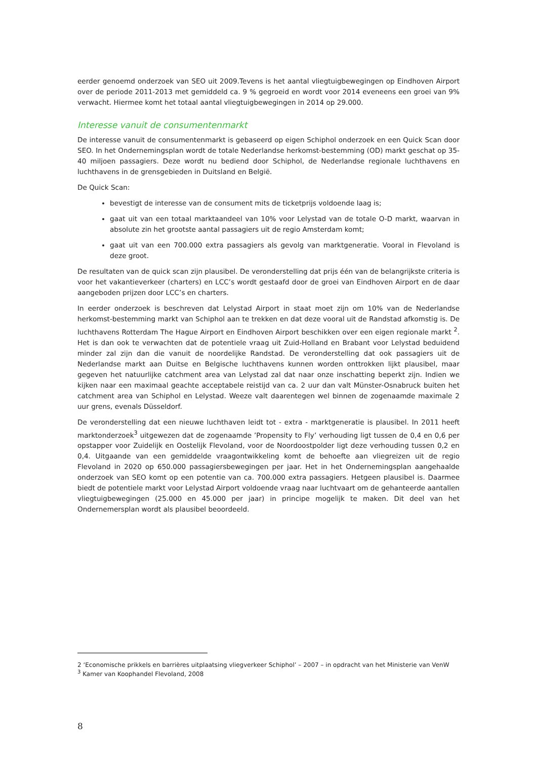eerder genoemd onderzoek van SEO uit 2009.Tevens is het aantal vliegtuigbewegingen op Eindhoven Airport over de periode 2011-2013 met gemiddeld ca. 9 % gegroeid en wordt voor 2014 eveneens een groei van 9% verwacht. Hiermee komt het totaal aantal vliegtuigbewegingen in 2014 op 29.000.
Interesse vanuit de consumentenmarkt
De interesse vanuit de consumentenmarkt is gebaseerd op eigen Schiphol onderzoek en een Quick Scan door SEO. In het Ondernemingsplan wordt de totale Nederlandse herkomst-bestemming (OD) markt geschat op 35-40 miljoen passagiers. Deze wordt nu bediend door Schiphol, de Nederlandse regionale luchthavens en luchthavens in de grensgebieden in Duitsland en België.
De Quick Scan:
bevestigt de interesse van de consument mits de ticketprijs voldoende laag is;
gaat uit van een totaal marktaandeel van 10% voor Lelystad van de totale O-D markt, waarvan in absolute zin het grootste aantal passagiers uit de regio Amsterdam komt;
gaat uit van een 700.000 extra passagiers als gevolg van marktgeneratie. Vooral in Flevoland is deze groot.
De resultaten van de quick scan zijn plausibel. De veronderstelling dat prijs één van de belangrijkste criteria is voor het vakantieverkeer (charters) en LCC’s wordt gestaafd door de groei van Eindhoven Airport en de daar aangeboden prijzen door LCC’s en charters.
In eerder onderzoek is beschreven dat Lelystad Airport in staat moet zijn om 10% van de Nederlandse herkomst-bestemming markt van Schiphol aan te trekken en dat deze vooral uit de Randstad afkomstig is. De luchthavens Rotterdam The Hague Airport en Eindhoven Airport beschikken over een eigen regionale markt <sup>2</sup>. Het is dan ook te verwachten dat de potentiele vraag uit Zuid-Holland en Brabant voor Lelystad beduidend minder zal zijn dan die vanuit de noordelijke Randstad. De veronderstelling dat ook passagiers uit de Nederlandse markt aan Duitse en Belgische luchthavens kunnen worden onttrokken lijkt plausibel, maar gegeven het natuurlijke catchment area van Lelystad zal dat naar onze inschatting beperkt zijn. Indien we kijken naar een maximaal geachte acceptabele reistijd van ca. 2 uur dan valt Münster-Osnabruck buiten het catchment area van Schiphol en Lelystad. Weeze valt daarentegen wel binnen de zogenaamde maximale 2 uur grens, evenals Düsseldorf.
De veronderstelling dat een nieuwe luchthaven leidt tot - extra - marktgeneratie is plausibel. In 2011 heeft marktonderzoek<sup>3</sup> uitgewezen dat de zogenaamde ’Propensity to Fly’ verhouding ligt tussen de 0,4 en 0,6 per opstapper voor Zuidelijk en Oostelijk Flevoland, voor de Noordoostpolder ligt deze verhouding tussen 0,2 en 0,4. Uitgaande van een gemiddelde vraagontwikkeling komt de behoefte aan vliegreizen uit de regio Flevoland in 2020 op 650.000 passagiersbewegingen per jaar. Het in het Ondernemingsplan aangehaalde onderzoek van SEO komt op een potentie van ca. 700.000 extra passagiers. Hetgeen plausibel is. Daarmee biedt de potentiele markt voor Lelystad Airport voldoende vraag naar luchtvaart om de gehanteerde aantallen vliegtuigbewegingen (25.000 en 45.000 per jaar) in principe mogelijk te maken. Dit deel van het Ondernemersplan wordt als plausibel beoordeeld.
2 ‘Economische prikkels en barrières uitplaatsing vliegverkeer Schiphol’ – 2007 – in opdracht van het Ministerie van VenW
<sup>3</sup> Kamer van Koophandel Flevoland, 2008
8